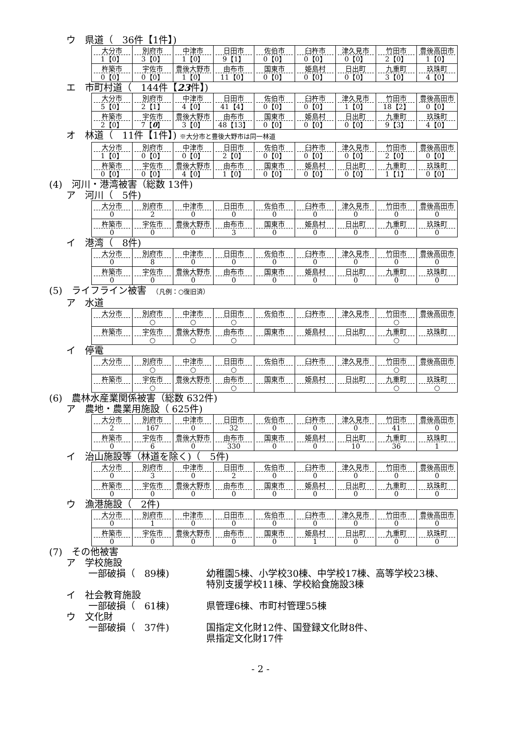ウ　県道（　36件【1件】)
| 大分市 1【0】 | 別府市 3【0】 | 中津市 1【0】 | 日田市 9【1】 | 佐伯市 0【0】 | 臼杵市 0【0】 | 津久見市 0【0】 | 竹田市 2【0】 | 豊後高田市 1【0】 |
| 杵築市 0【0】 | 宇佐市 0【0】 | 豊後大野市 1【0】 | 由布市 11【0】 | 国東市 0【0】 | 姫島村 0【0】 | 日出町 0【0】 | 九重町 3【0】 | 玖珠町 4【0】 |
エ　市町村道（　144件【23件】)
| 大分市 5【0】 | 別府市 2【1】 | 中津市 4【0】 | 日田市 41【4】 | 佐伯市 0【0】 | 臼杵市 0【0】 | 津久見市 1【0】 | 竹田市 18【2】 | 豊後高田市 0【0】 |
| 杵築市 2【0】 | 宇佐市 7【 0 】 | 豊後大野市 3【0】 | 由布市 48【13】 | 国東市 0【0】 | 姫島村 0【0】 | 日出町 0【0】 | 九重町 9【3】 | 玖珠町 4【0】 |
オ　林道（　11件【1件】) ※大分市と豊後大野市は同一林道
| 大分市 1【0】 | 別府市 0【0】 | 中津市 0【0】 | 日田市 2【0】 | 佐伯市 0【0】 | 臼杵市 0【0】 | 津久見市 0【0】 | 竹田市 2【0】 | 豊後高田市 0【0】 |
| 杵築市 0【0】 | 宇佐市 0【0】 | 豊後大野市 4【0】 | 由布市 1【0】 | 国東市 0【0】 | 姫島村 0【0】 | 日出町 0【0】 | 九重町 1【1】 | 玖珠町 0【0】 |
(4)　河川・港湾被害（総数 13件)
ア　河川（　5件)
| 大分市 0 | 別府市 2 | 中津市 0 | 日田市 0 | 佐伯市 0 | 臼杵市 0 | 津久見市 0 | 竹田市 0 | 豊後高田市 0 |
| 杵築市 0 | 宇佐市 0 | 豊後大野市 0 | 由布市 3 | 国東市 0 | 姫島村 0 | 日出町 0 | 九重町 0 | 玖珠町 0 |
イ　港湾（　8件)
| 大分市 0 | 別府市 8 | 中津市 0 | 日田市 0 | 佐伯市 0 | 臼杵市 0 | 津久見市 0 | 竹田市 0 | 豊後高田市 0 |
| 杵築市 0 | 宇佐市 0 | 豊後大野市 0 | 由布市 0 | 国東市 0 | 姫島村 0 | 日出町 0 | 九重町 0 | 玖珠町 0 |
(5)　ライフライン被害　（凡例：○復旧済）
ア　水道
| 大分市 | 別府市 ○ | 中津市 ○ | 日田市 ○ | 佐伯市 | 臼杵市 | 津久見市 | 竹田市 ○ | 豊後高田市 |
| 杵築市 | 宇佐市 ○ | 豊後大野市 ○ | 由布市 ○ | 国東市 | 姫島村 | 日出町 | 九重町 ○ | 玖珠町 |
イ　停電
| 大分市 | 別府市 ○ | 中津市 ○ | 日田市 ○ | 佐伯市 | 臼杵市 | 津久見市 | 竹田市 ○ | 豊後高田市 |
| 杵築市 | 宇佐市 ○ | 豊後大野市 | 由布市 ○ | 国東市 | 姫島村 | 日出町 | 九重町 ○ | 玖珠町 ○ |
(6)　農林水産業関係被害（総数 632件)
ア　農地・農業用施設（ 625件)
| 大分市 2 | 別府市 167 | 中津市 0 | 日田市 32 | 佐伯市 0 | 臼杵市 0 | 津久見市 0 | 竹田市 41 | 豊後高田市 0 |
| 杵築市 0 | 宇佐市 6 | 豊後大野市 0 | 由布市 330 | 国東市 0 | 姫島村 0 | 日出町 10 | 九重町 36 | 玖珠町 1 |
イ　治山施設等（林道を除く)（　5件)
| 大分市 0 | 別府市 3 | 中津市 0 | 日田市 2 | 佐伯市 0 | 臼杵市 0 | 津久見市 0 | 竹田市 0 | 豊後高田市 0 |
| 杵築市 0 | 宇佐市 0 | 豊後大野市 0 | 由布市 0 | 国東市 0 | 姫島村 0 | 日出町 0 | 九重町 0 | 玖珠町 0 |
ウ　漁港施設（　2件)
| 大分市 0 | 別府市 1 | 中津市 0 | 日田市 0 | 佐伯市 0 | 臼杵市 0 | 津久見市 0 | 竹田市 0 | 豊後高田市 0 |
| 杵築市 0 | 宇佐市 0 | 豊後大野市 0 | 由布市 0 | 国東市 0 | 姫島村 1 | 日出町 0 | 九重町 0 | 玖珠町 0 |
(7)　その他被害
ア　学校施設
一部破損（　89棟) 幼稚園5棟、小学校30棟、中学校17棟、高等学校23棟、
特別支援学校11棟、学校給食施設3棟
イ　社会教育施設
一部破損（　61棟) 県管理6棟、市町村管理55棟
ウ　文化財
一部破損（　37件) 国指定文化財12件、国登録文化財8件、
県指定文化財17件
- 2 -